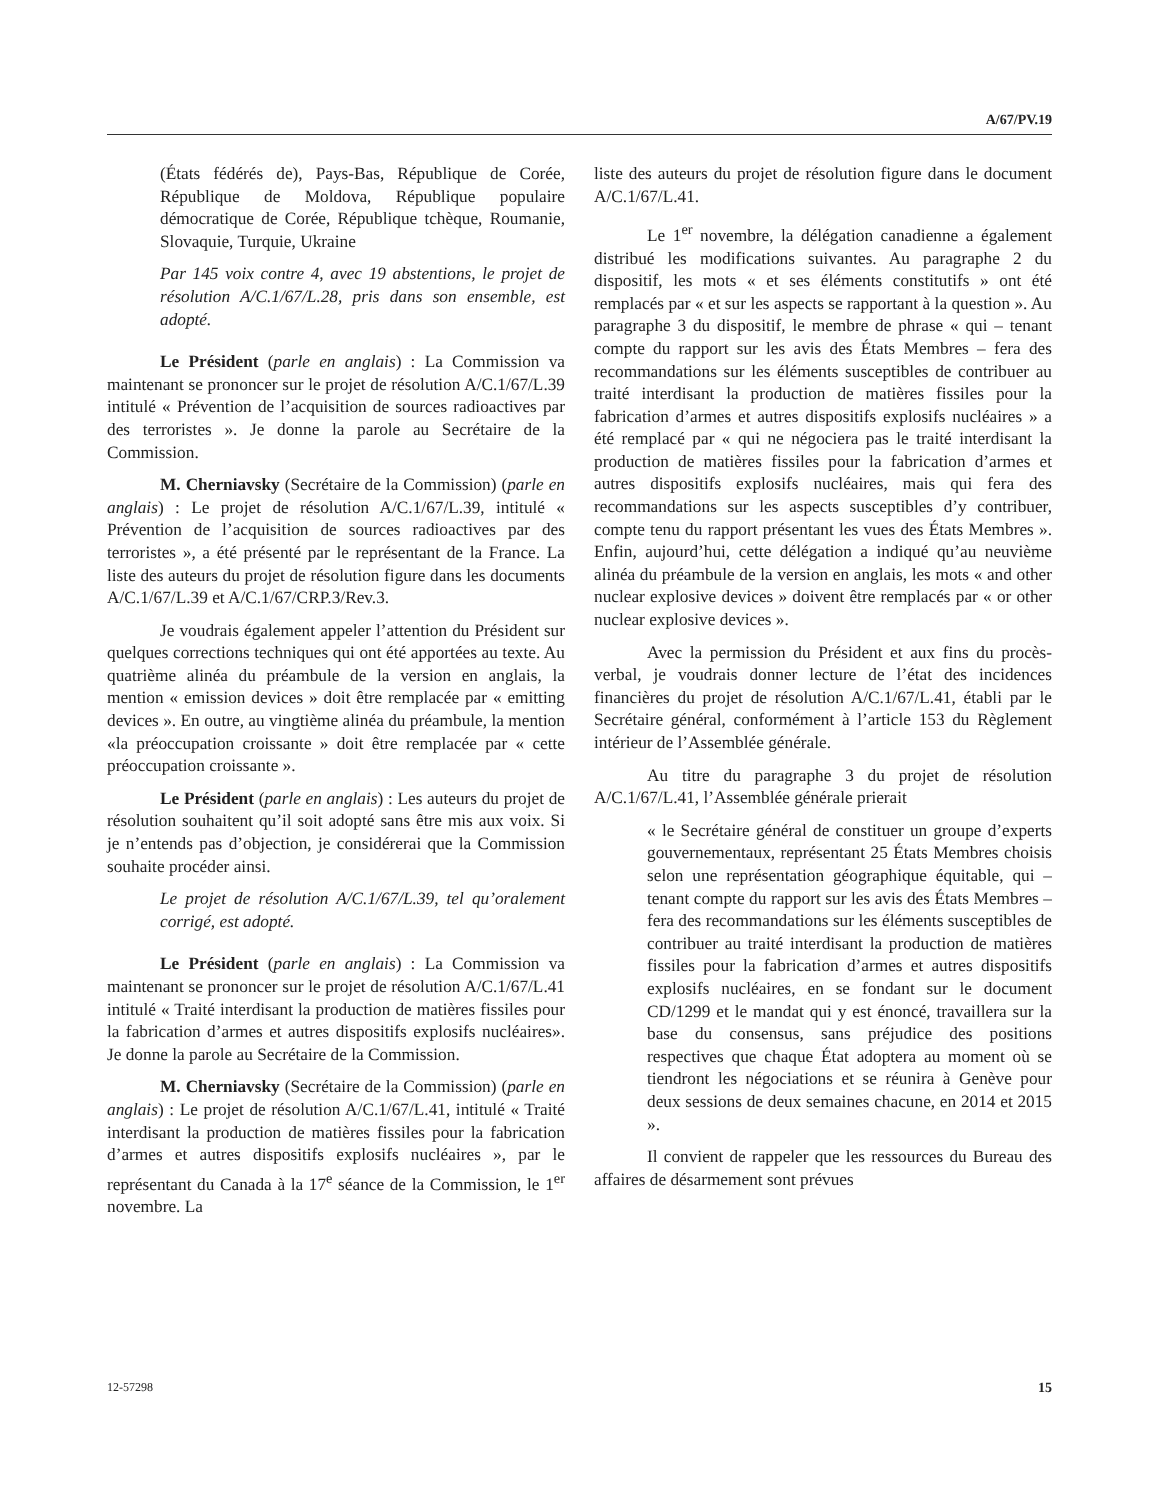A/67/PV.19
(États fédérés de), Pays-Bas, République de Corée, République de Moldova, République populaire démocratique de Corée, République tchèque, Roumanie, Slovaquie, Turquie, Ukraine
Par 145 voix contre 4, avec 19 abstentions, le projet de résolution A/C.1/67/L.28, pris dans son ensemble, est adopté.
Le Président (parle en anglais) : La Commission va maintenant se prononcer sur le projet de résolution A/C.1/67/L.39 intitulé « Prévention de l’acquisition de sources radioactives par des terroristes ». Je donne la parole au Secrétaire de la Commission.
M. Cherniavsky (Secrétaire de la Commission) (parle en anglais) : Le projet de résolution A/C.1/67/L.39, intitulé « Prévention de l’acquisition de sources radioactives par des terroristes », a été présenté par le représentant de la France. La liste des auteurs du projet de résolution figure dans les documents A/C.1/67/L.39 et A/C.1/67/CRP.3/Rev.3.
Je voudrais également appeler l’attention du Président sur quelques corrections techniques qui ont été apportées au texte. Au quatrième alinéa du préambule de la version en anglais, la mention « emission devices » doit être remplacée par « emitting devices ». En outre, au vingtième alinéa du préambule, la mention «la préoccupation croissante » doit être remplacée par « cette préoccupation croissante ».
Le Président (parle en anglais) : Les auteurs du projet de résolution souhaitent qu’il soit adopté sans être mis aux voix. Si je n’entends pas d’objection, je considérerai que la Commission souhaite procéder ainsi.
Le projet de résolution A/C.1/67/L.39, tel qu’oralement corrigé, est adopté.
Le Président (parle en anglais) : La Commission va maintenant se prononcer sur le projet de résolution A/C.1/67/L.41 intitulé « Traité interdisant la production de matières fissiles pour la fabrication d’armes et autres dispositifs explosifs nucléaires». Je donne la parole au Secrétaire de la Commission.
M. Cherniavsky (Secrétaire de la Commission) (parle en anglais) : Le projet de résolution A/C.1/67/L.41, intitulé « Traité interdisant la production de matières fissiles pour la fabrication d’armes et autres dispositifs explosifs nucléaires », par le représentant du Canada à la 17<sup>e</sup> séance de la Commission, le 1<sup>er</sup> novembre. La
liste des auteurs du projet de résolution figure dans le document A/C.1/67/L.41.
Le 1<sup>er</sup> novembre, la délégation canadienne a également distribué les modifications suivantes. Au paragraphe 2 du dispositif, les mots « et ses éléments constitutifs » ont été remplacés par « et sur les aspects se rapportant à la question ». Au paragraphe 3 du dispositif, le membre de phrase « qui – tenant compte du rapport sur les avis des États Membres – fera des recommandations sur les éléments susceptibles de contribuer au traité interdisant la production de matières fissiles pour la fabrication d’armes et autres dispositifs explosifs nucléaires » a été remplacé par « qui ne négociera pas le traité interdisant la production de matières fissiles pour la fabrication d’armes et autres dispositifs explosifs nucléaires, mais qui fera des recommandations sur les aspects susceptibles d’y contribuer, compte tenu du rapport présentant les vues des États Membres ». Enfin, aujourd’hui, cette délégation a indiqué qu’au neuvième alinéa du préambule de la version en anglais, les mots « and other nuclear explosive devices » doivent être remplacés par « or other nuclear explosive devices ».
Avec la permission du Président et aux fins du procès-verbal, je voudrais donner lecture de l’état des incidences financières du projet de résolution A/C.1/67/L.41, établi par le Secrétaire général, conformément à l’article 153 du Règlement intérieur de l’Assemblée générale.
Au titre du paragraphe 3 du projet de résolution A/C.1/67/L.41, l’Assemblée générale prierait
« le Secrétaire général de constituer un groupe d’experts gouvernementaux, représentant 25 États Membres choisis selon une représentation géographique équitable, qui – tenant compte du rapport sur les avis des États Membres – fera des recommandations sur les éléments susceptibles de contribuer au traité interdisant la production de matières fissiles pour la fabrication d’armes et autres dispositifs explosifs nucléaires, en se fondant sur le document CD/1299 et le mandat qui y est énoncé, travaillera sur la base du consensus, sans préjudice des positions respectives que chaque État adoptera au moment où se tiendront les négociations et se réunira à Genève pour deux sessions de deux semaines chacune, en 2014 et 2015 ».
Il convient de rappeler que les ressources du Bureau des affaires de désarmement sont prévues
12-57298 15